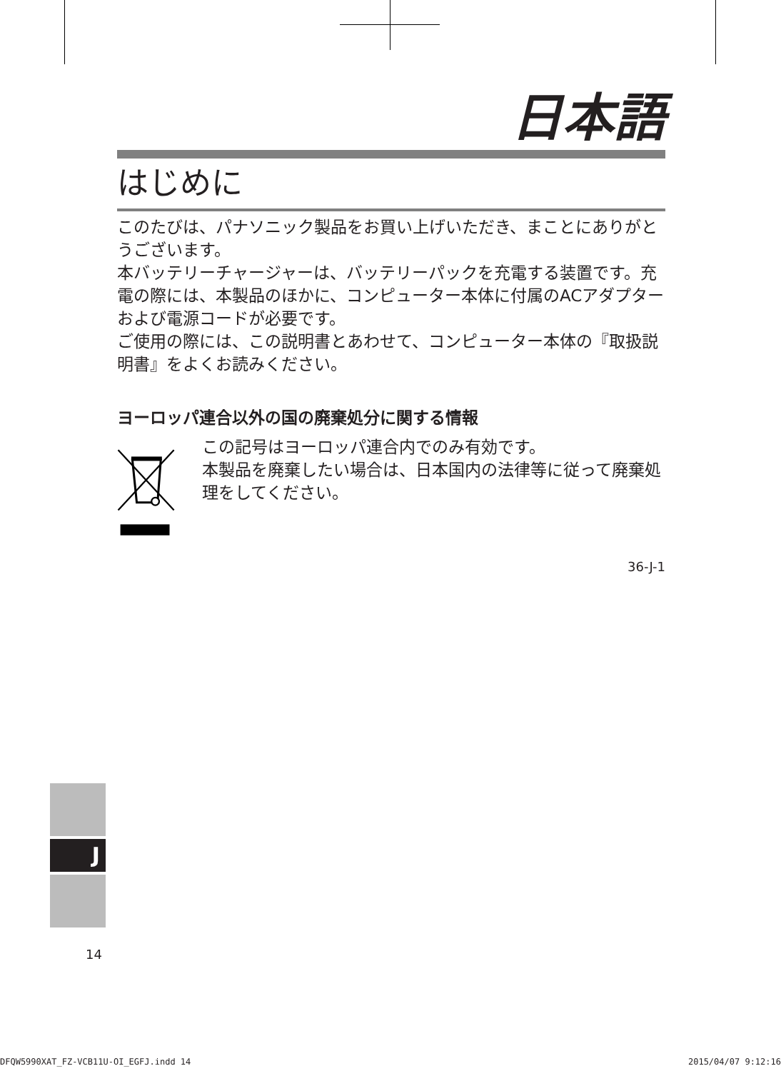日本語
はじめに
このたびは、パナソニック製品をお買い上げいただき、まことにありがとうございます。
本バッテリーチャージャーは、バッテリーパックを充電する装置です。充電の際には、本製品のほかに、コンピューター本体に付属のACアダプターおよび電源コードが必要です。
ご使用の際には、この説明書とあわせて、コンピューター本体の『取扱説明書』をよくお読みください。
ヨーロッパ連合以外の国の廃棄処分に関する情報
この記号はヨーロッパ連合内でのみ有効です。
本製品を廃棄したい場合は、日本国内の法律等に従って廃棄処理をしてください。
36-J-1
J
14
DFQW5990XAT_FZ-VCB11U-OI_EGFJ.indd 14 2015/04/07 9:12:16